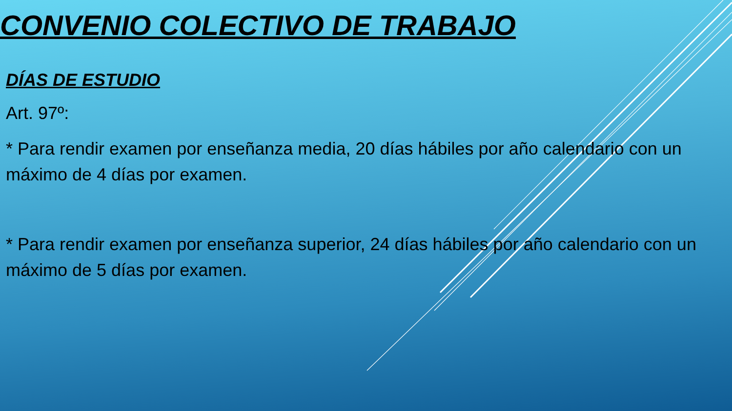CONVENIO COLECTIVO DE TRABAJO
DÍAS DE ESTUDIO
Art. 97º:
* Para rendir examen por enseñanza media, 20 días hábiles por año calendario con un máximo de 4 días por examen.
* Para rendir examen por enseñanza superior, 24 días hábiles por año calendario con un máximo de 5 días por examen.